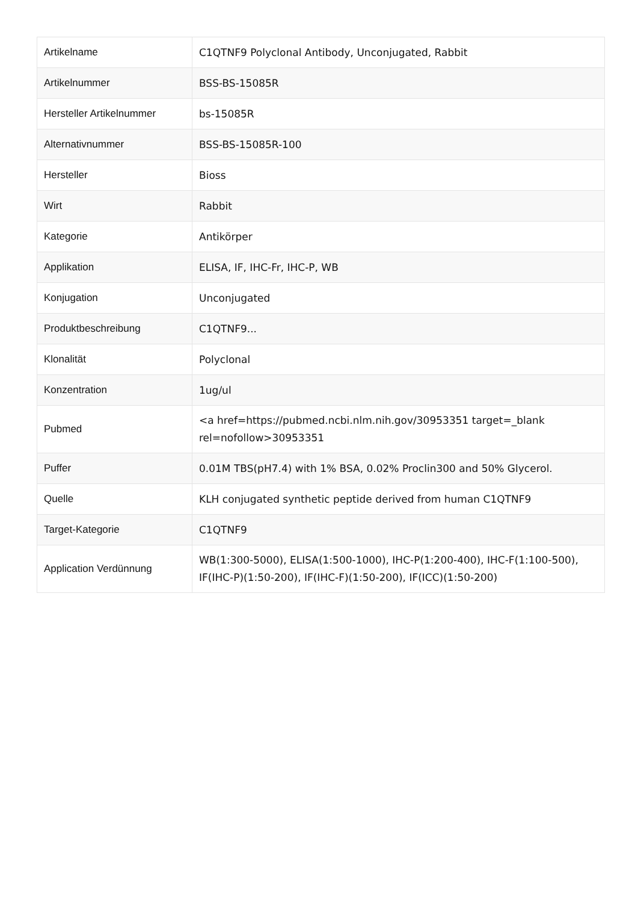| Artikelname | C1QTNF9 Polyclonal Antibody, Unconjugated, Rabbit |
| Artikelnummer | BSS-BS-15085R |
| Hersteller Artikelnummer | bs-15085R |
| Alternativnummer | BSS-BS-15085R-100 |
| Hersteller | Bioss |
| Wirt | Rabbit |
| Kategorie | Antikörper |
| Applikation | ELISA, IF, IHC-Fr, IHC-P, WB |
| Konjugation | Unconjugated |
| Produktbeschreibung | C1QTNF9... |
| Klonalität | Polyclonal |
| Konzentration | 1ug/ul |
| Pubmed | <a href=https://pubmed.ncbi.nlm.nih.gov/30953351 target=_blank rel=nofollow>30953351 |
| Puffer | 0.01M TBS(pH7.4) with 1% BSA, 0.02% Proclin300 and 50% Glycerol. |
| Quelle | KLH conjugated synthetic peptide derived from human C1QTNF9 |
| Target-Kategorie | C1QTNF9 |
| Application Verdünnung | WB(1:300-5000), ELISA(1:500-1000), IHC-P(1:200-400), IHC-F(1:100-500), IF(IHC-P)(1:50-200), IF(IHC-F)(1:50-200), IF(ICC)(1:50-200) |